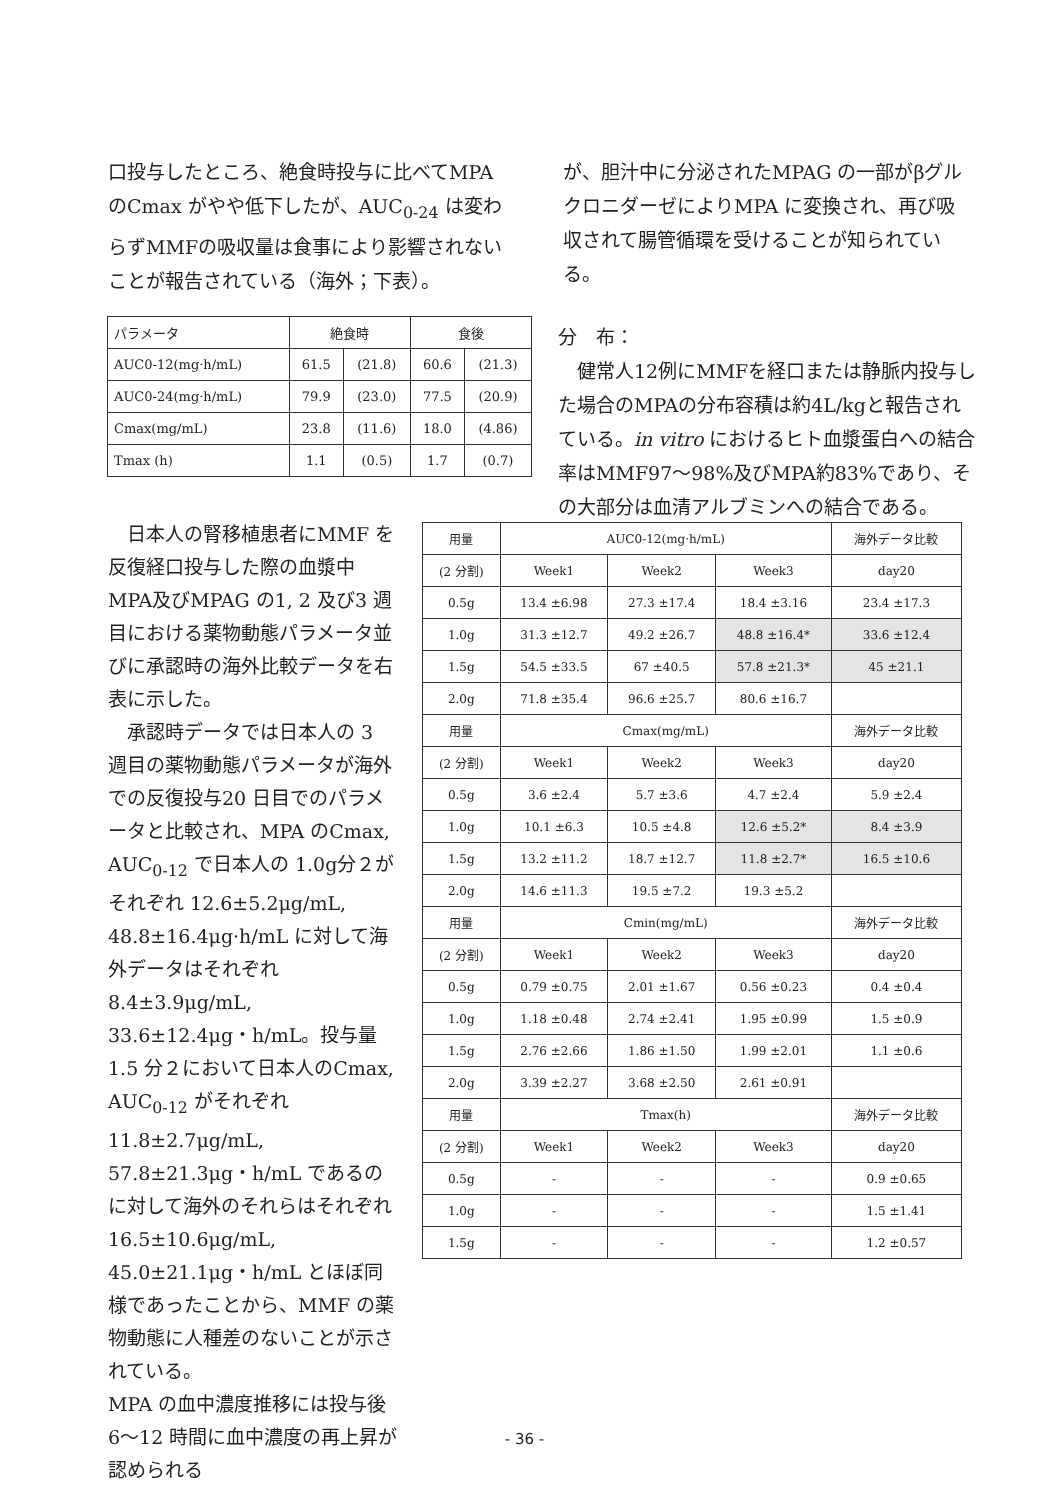口投与したところ、絶食時投与に比べてMPA のCmax がやや低下したが、AUC<sub>0-24</sub> は変わらずMMFの吸収量は食事により影響されないことが報告されている（海外；下表）。
が、胆汁中に分泌されたMPAG の一部がβグルクロニダーゼによりMPA に変換され、再び吸収されて腸管循環を受けることが知られている。
| パラメータ | 絶食時 | | 食後 | |
| --- | --- | --- | --- | --- |
| AUC0-12(mg·h/mL) | 61.5 | (21.8) | 60.6 | (21.3) |
| AUC0-24(mg·h/mL) | 79.9 | (23.0) | 77.5 | (20.9) |
| Cmax(mg/mL) | 23.8 | (11.6) | 18.0 | (4.86) |
| Tmax (h) | 1.1 | (0.5) | 1.7 | (0.7) |
分　布：
　健常人12例にMMFを経口または静脈内投与した場合のMPAの分布容積は約4L/kgと報告されている。in vitro におけるヒト血漿蛋白への結合率はMMF97～98%及びMPA約83%であり、その大部分は血清アルブミンへの結合である。
　日本人の腎移植患者にMMF を反復経口投与した際の血漿中MPA及びMPAG の1, 2 及び3 週目における薬物動態パラメータ並びに承認時の海外比較データを右表に示した。
　承認時データでは日本人の 3 週目の薬物動態パラメータが海外での反復投与20 日目でのパラメータと比較され、MPA のCmax, AUC<sub>0-12</sub> で日本人の 1.0g分２がそれぞれ 12.6±5.2μg/mL, 48.8±16.4μg·h/mL に対して海外データはそれぞれ8.4±3.9μg/mL, 33.6±12.4μg・h/mL。投与量 1.5 分２において日本人のCmax, AUC<sub>0-12</sub> がそれぞれ 11.8±2.7μg/mL, 57.8±21.3μg・h/mL であるのに対して海外のそれらはそれぞれ 16.5±10.6μg/mL, 45.0±21.1μg・h/mL とほぼ同様であったことから、MMF の薬物動態に人種差のないことが示されている。
MPA の血中濃度推移には投与後 6～12 時間に血中濃度の再上昇が認められる
| 用量 | AUC0-12(mg·h/mL) | | | 海外データ比較 |
| (2 分割) | Week1 | Week2 | Week3 | day20 |
| 0.5g | 13.4 ±6.98 | 27.3 ±17.4 | 18.4 ±3.16 | 23.4 ±17.3 |
| 1.0g | 31.3 ±12.7 | 49.2 ±26.7 | 48.8 ±16.4* | 33.6 ±12.4 |
| 1.5g | 54.5 ±33.5 | 67 ±40.5 | 57.8 ±21.3* | 45 ±21.1 |
| 2.0g | 71.8 ±35.4 | 96.6 ±25.7 | 80.6 ±16.7 | |
| 用量 | Cmax(mg/mL) | | | 海外データ比較 |
| (2 分割) | Week1 | Week2 | Week3 | day20 |
| 0.5g | 3.6 ±2.4 | 5.7 ±3.6 | 4.7 ±2.4 | 5.9 ±2.4 |
| 1.0g | 10.1 ±6.3 | 10.5 ±4.8 | 12.6 ±5.2* | 8.4 ±3.9 |
| 1.5g | 13.2 ±11.2 | 18.7 ±12.7 | 11.8 ±2.7* | 16.5 ±10.6 |
| 2.0g | 14.6 ±11.3 | 19.5 ±7.2 | 19.3 ±5.2 | |
| 用量 | Cmin(mg/mL) | | | 海外データ比較 |
| (2 分割) | Week1 | Week2 | Week3 | day20 |
| 0.5g | 0.79 ±0.75 | 2.01 ±1.67 | 0.56 ±0.23 | 0.4 ±0.4 |
| 1.0g | 1.18 ±0.48 | 2.74 ±2.41 | 1.95 ±0.99 | 1.5 ±0.9 |
| 1.5g | 2.76 ±2.66 | 1.86 ±1.50 | 1.99 ±2.01 | 1.1 ±0.6 |
| 2.0g | 3.39 ±2.27 | 3.68 ±2.50 | 2.61 ±0.91 | |
| 用量 | Tmax(h) | | | 海外データ比較 |
| (2 分割) | Week1 | Week2 | Week3 | day20 |
| 0.5g | - | - | - | 0.9 ±0.65 |
| 1.0g | - | - | - | 1.5 ±1.41 |
| 1.5g | - | - | - | 1.2 ±0.57 |
- 36 -